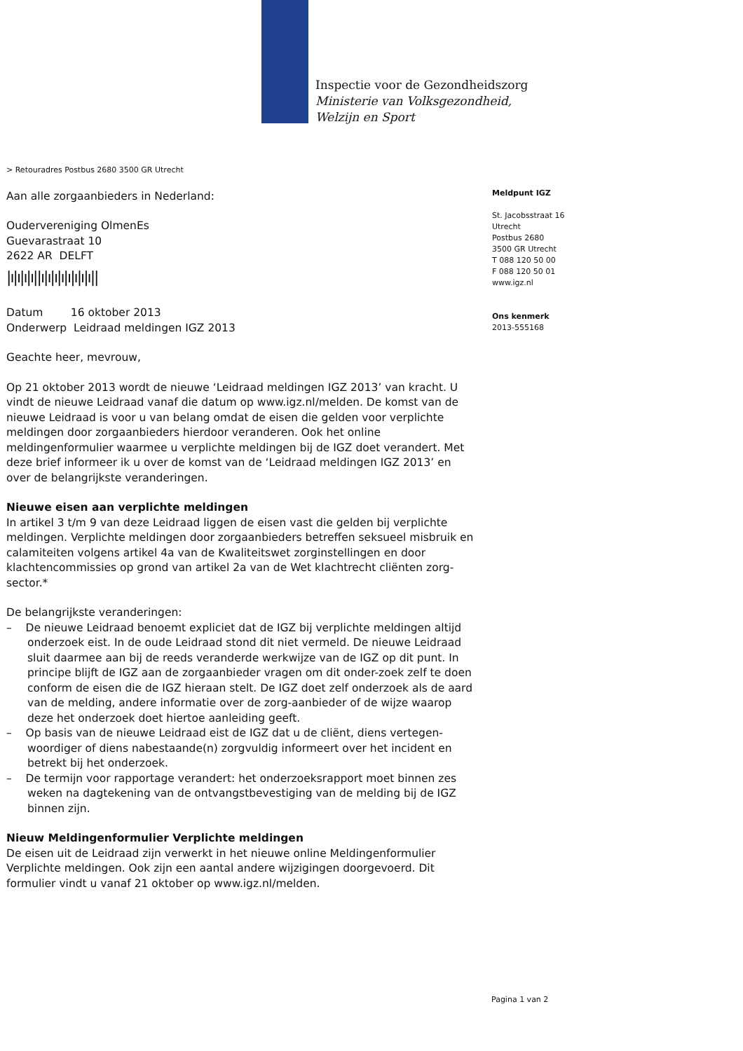Inspectie voor de Gezondheidszorg
Ministerie van Volksgezondheid,
Welzijn en Sport
> Retouradres Postbus 2680 3500 GR Utrecht
Aan alle zorgaanbieders in Nederland:
Oudervereniging OlmenEs
Guevarastraat 10
2622 AR DELFT
|ı|ı|ı|ı||ı|ı|ı|ı|ı|ı|ı|ı||
Datum 16 oktober 2013
Onderwerp Leidraad meldingen IGZ 2013
Geachte heer, mevrouw,
Op 21 oktober 2013 wordt de nieuwe ‘Leidraad meldingen IGZ 2013’ van kracht. U vindt de nieuwe Leidraad vanaf die datum op www.igz.nl/melden. De komst van de nieuwe Leidraad is voor u van belang omdat de eisen die gelden voor verplichte meldingen door zorgaanbieders hierdoor veranderen. Ook het online meldingenformulier waarmee u verplichte meldingen bij de IGZ doet verandert. Met deze brief informeer ik u over de komst van de ‘Leidraad meldingen IGZ 2013’ en over de belangrijkste veranderingen.
Nieuwe eisen aan verplichte meldingen
In artikel 3 t/m 9 van deze Leidraad liggen de eisen vast die gelden bij verplichte meldingen. Verplichte meldingen door zorgaanbieders betreffen seksueel misbruik en calamiteiten volgens artikel 4a van de Kwaliteitswet zorginstellingen en door klachtencommissies op grond van artikel 2a van de Wet klachtrecht cliënten zorg-sector.*
De belangrijkste veranderingen:
– De nieuwe Leidraad benoemt expliciet dat de IGZ bij verplichte meldingen altijd onderzoek eist. In de oude Leidraad stond dit niet vermeld. De nieuwe Leidraad sluit daarmee aan bij de reeds veranderde werkwijze van de IGZ op dit punt. In principe blijft de IGZ aan de zorgaanbieder vragen om dit onder-zoek zelf te doen conform de eisen die de IGZ hieraan stelt. De IGZ doet zelf onderzoek als de aard van de melding, andere informatie over de zorg-aanbieder of de wijze waarop deze het onderzoek doet hiertoe aanleiding geeft.
– Op basis van de nieuwe Leidraad eist de IGZ dat u de cliënt, diens vertegen-woordiger of diens nabestaande(n) zorgvuldig informeert over het incident en betrekt bij het onderzoek.
– De termijn voor rapportage verandert: het onderzoeksrapport moet binnen zes weken na dagtekening van de ontvangstbevestiging van de melding bij de IGZ binnen zijn.
Nieuw Meldingenformulier Verplichte meldingen
De eisen uit de Leidraad zijn verwerkt in het nieuwe online Meldingenformulier Verplichte meldingen. Ook zijn een aantal andere wijzigingen doorgevoerd. Dit formulier vindt u vanaf 21 oktober op www.igz.nl/melden.
Meldpunt IGZ
St. Jacobsstraat 16
Utrecht
Postbus 2680
3500 GR Utrecht
T 088 120 50 00
F 088 120 50 01
www.igz.nl
Ons kenmerk
2013-555168
Pagina 1 van 2